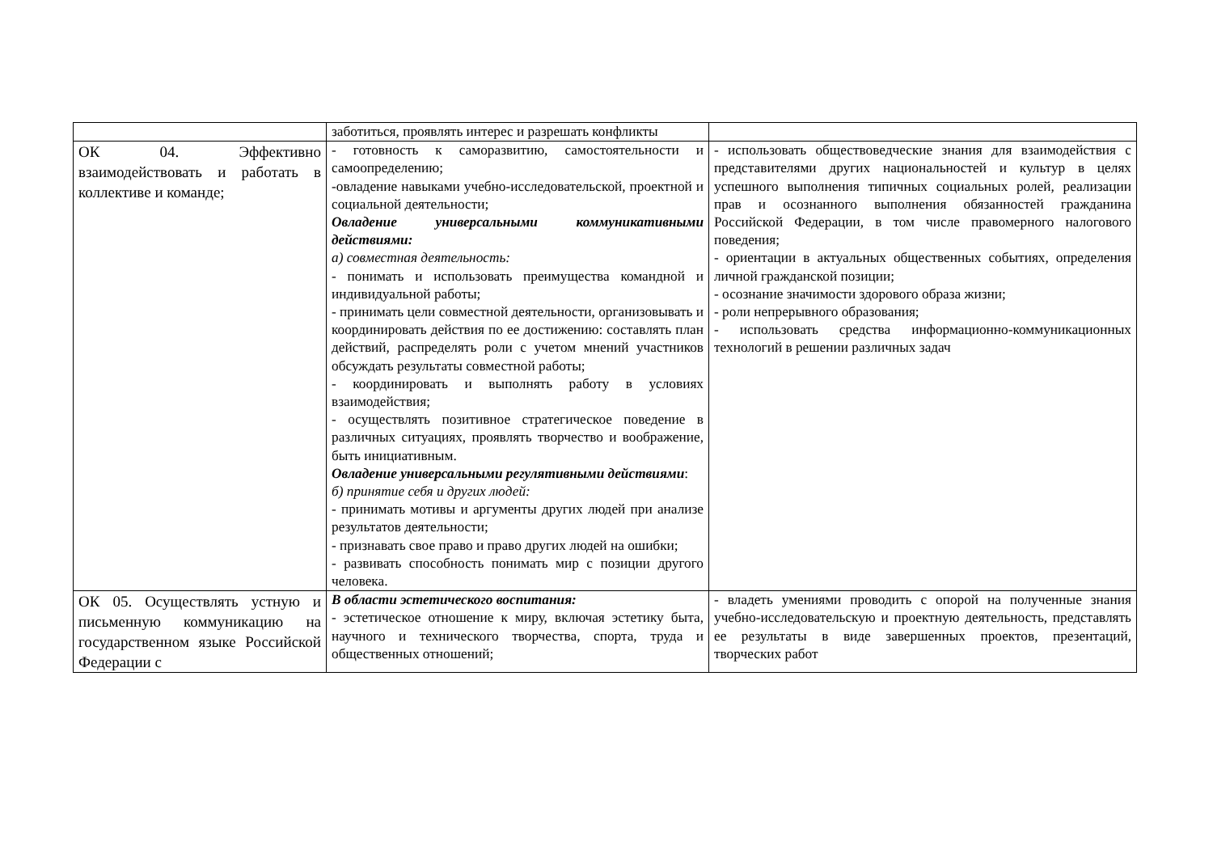| | заботиться, проявлять интерес и разрешать конфликты | |
| ОК 04. Эффективно взаимодействовать и работать в коллективе и команде; | - готовность к саморазвитию, самостоятельности и самоопределению; -овладение навыками учебно-исследовательской, проектной и социальной деятельности; Овладение универсальными коммуникативными действиями: а) совместная деятельность: - понимать и использовать преимущества командной и индивидуальной работы; - принимать цели совместной деятельности, организовывать и координировать действия по ее достижению: составлять план действий, распределять роли с учетом мнений участников обсуждать результаты совместной работы; - координировать и выполнять работу в условиях взаимодействия; - осуществлять позитивное стратегическое поведение в различных ситуациях, проявлять творчество и воображение, быть инициативным. Овладение универсальными регулятивными действиями : б) принятие себя и других людей: - принимать мотивы и аргументы других людей при анализе результатов деятельности; - признавать свое право и право других людей на ошибки; - развивать способность понимать мир с позиции другого человека. | - использовать обществоведческие знания для взаимодействия с представителями других национальностей и культур в целях успешного выполнения типичных социальных ролей, реализации прав и осознанного выполнения обязанностей гражданина Российской Федерации, в том числе правомерного налогового поведения; - ориентации в актуальных общественных событиях, определения личной гражданской позиции; - осознание значимости здорового образа жизни; - роли непрерывного образования; - использовать средства информационно-коммуникационных технологий в решении различных задач |
| ОК 05. Осуществлять устную и письменную коммуникацию на государственном языке Российской Федерации с | В области эстетического воспитания: - эстетическое отношение к миру, включая эстетику быта, научного и технического творчества, спорта, труда и общественных отношений; | - владеть умениями проводить с опорой на полученные знания учебно-исследовательскую и проектную деятельность, представлять ее результаты в виде завершенных проектов, презентаций, творческих работ |